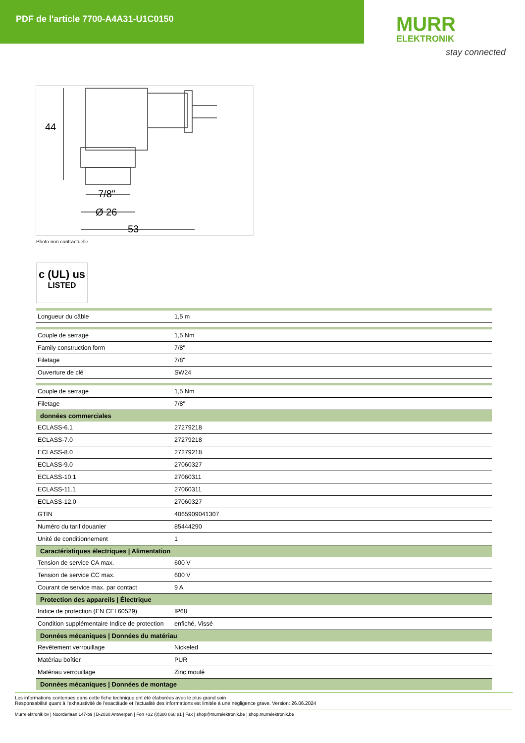PDF de l'article 7700-A4A31-U1C0150
MURR
ELEKTRONIK
stay connected
44
7/8"
Ø 26
53
Photo non contractuelle
c (UL) us
LISTED
| Longueur du câble | 1,5 m |
| Couple de serrage | 1,5 Nm |
| Family construction form | 7/8" |
| Filetage | 7/8" |
| Ouverture de clé | SW24 |
| Couple de serrage | 1,5 Nm |
| Filetage | 7/8" |
| données commerciales | |
| ECLASS-6.1 | 27279218 |
| ECLASS-7.0 | 27279218 |
| ECLASS-8.0 | 27279218 |
| ECLASS-9.0 | 27060327 |
| ECLASS-10.1 | 27060311 |
| ECLASS-11.1 | 27060311 |
| ECLASS-12.0 | 27060327 |
| GTIN | 4065909041307 |
| Numéro du tarif douanier | 85444290 |
| Unité de conditionnement | 1 |
| Caractéristiques électriques / Alimentation | |
| Tension de service CA max. | 600 V |
| Tension de service CC max. | 600 V |
| Courant de service max. par contact | 9 A |
| Protection des appareils / Électrique | |
| Indice de protection (EN CEI 60529) | IP68 |
| Condition supplémentaire Indice de protection | enfiché, Vissé |
| Données mécaniques / Données du matériau | |
| Revêtement verrouillage | Nickeled |
| Matériau boîtier | PUR |
| Matériau verrouillage | Zinc moulé |
| Données mécaniques / Données de montage | |
Les informations contenues dans cette fiche technique ont été élaborées avec le plus grand soin
Responsabilité quant à l'exhaustivité de l'exactitude et l'actualité des informations est limitée à une négligence grave. Version: 26.06.2024
Murrelektronik bv | Noorderlaan 147-b9 | B-2030 Antwerpen | Fon +32 (0)380 868 81 | Fax | shop@murrelektronik.be | shop.murrelektronik.be